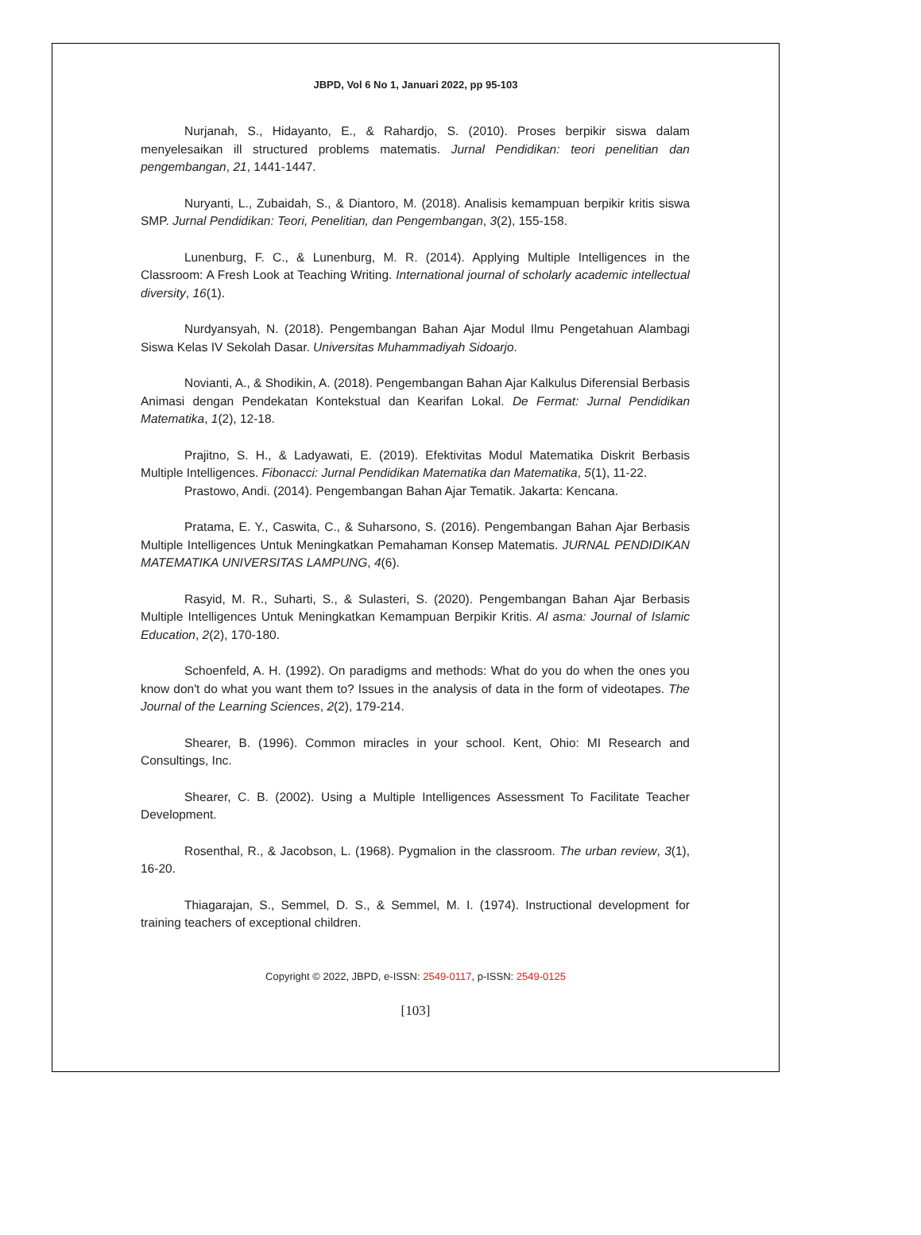JBPD, Vol 6 No 1, Januari 2022, pp 95-103
Nurjanah, S., Hidayanto, E., & Rahardjo, S. (2010). Proses berpikir siswa dalam menyelesaikan ill structured problems matematis. Jurnal Pendidikan: teori penelitian dan pengembangan, 21, 1441-1447.
Nuryanti, L., Zubaidah, S., & Diantoro, M. (2018). Analisis kemampuan berpikir kritis siswa SMP. Jurnal Pendidikan: Teori, Penelitian, dan Pengembangan, 3(2), 155-158.
Lunenburg, F. C., & Lunenburg, M. R. (2014). Applying Multiple Intelligences in the Classroom: A Fresh Look at Teaching Writing. International journal of scholarly academic intellectual diversity, 16(1).
Nurdyansyah, N. (2018). Pengembangan Bahan Ajar Modul Ilmu Pengetahuan Alambagi Siswa Kelas IV Sekolah Dasar. Universitas Muhammadiyah Sidoarjo.
Novianti, A., & Shodikin, A. (2018). Pengembangan Bahan Ajar Kalkulus Diferensial Berbasis Animasi dengan Pendekatan Kontekstual dan Kearifan Lokal. De Fermat: Jurnal Pendidikan Matematika, 1(2), 12-18.
Prajitno, S. H., & Ladyawati, E. (2019). Efektivitas Modul Matematika Diskrit Berbasis Multiple Intelligences. Fibonacci: Jurnal Pendidikan Matematika dan Matematika, 5(1), 11-22.
Prastowo, Andi. (2014). Pengembangan Bahan Ajar Tematik. Jakarta: Kencana.
Pratama, E. Y., Caswita, C., & Suharsono, S. (2016). Pengembangan Bahan Ajar Berbasis Multiple Intelligences Untuk Meningkatkan Pemahaman Konsep Matematis. JURNAL PENDIDIKAN MATEMATIKA UNIVERSITAS LAMPUNG, 4(6).
Rasyid, M. R., Suharti, S., & Sulasteri, S. (2020). Pengembangan Bahan Ajar Berbasis Multiple Intelligences Untuk Meningkatkan Kemampuan Berpikir Kritis. Al asma: Journal of Islamic Education, 2(2), 170-180.
Schoenfeld, A. H. (1992). On paradigms and methods: What do you do when the ones you know don't do what you want them to? Issues in the analysis of data in the form of videotapes. The Journal of the Learning Sciences, 2(2), 179-214.
Shearer, B. (1996). Common miracles in your school. Kent, Ohio: MI Research and Consultings, Inc.
Shearer, C. B. (2002). Using a Multiple Intelligences Assessment To Facilitate Teacher Development.
Rosenthal, R., & Jacobson, L. (1968). Pygmalion in the classroom. The urban review, 3(1), 16-20.
Thiagarajan, S., Semmel, D. S., & Semmel, M. I. (1974). Instructional development for training teachers of exceptional children.
Copyright © 2022, JBPD, e-ISSN: 2549-0117, p-ISSN: 2549-0125
[103]